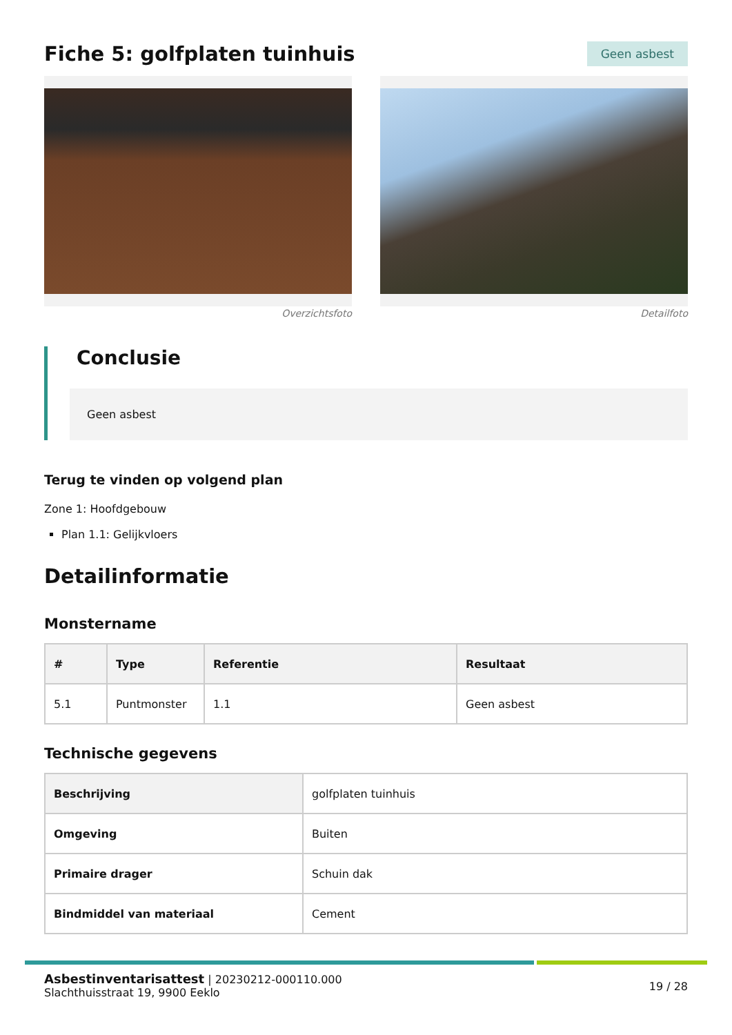Fiche 5: golfplaten tuinhuis
Geen asbest
Overzichtsfoto Detailfoto
Conclusie
Geen asbest
Terug te vinden op volgend plan
Zone 1: Hoofdgebouw
Plan 1.1: Gelijkvloers
Detailinformatie
Monstername
| # | Type | Referentie | Resultaat |
| --- | --- | --- | --- |
| 5.1 | Puntmonster | 1.1 | Geen asbest |
Technische gegevens
| Beschrijving | golfplaten tuinhuis |
| Omgeving | Buiten |
| Primaire drager | Schuin dak |
| Bindmiddel van materiaal | Cement |
Asbestinventarisattest | 20230212-000110.000
Slachthuisstraat 19, 9900 Eeklo
19 / 28